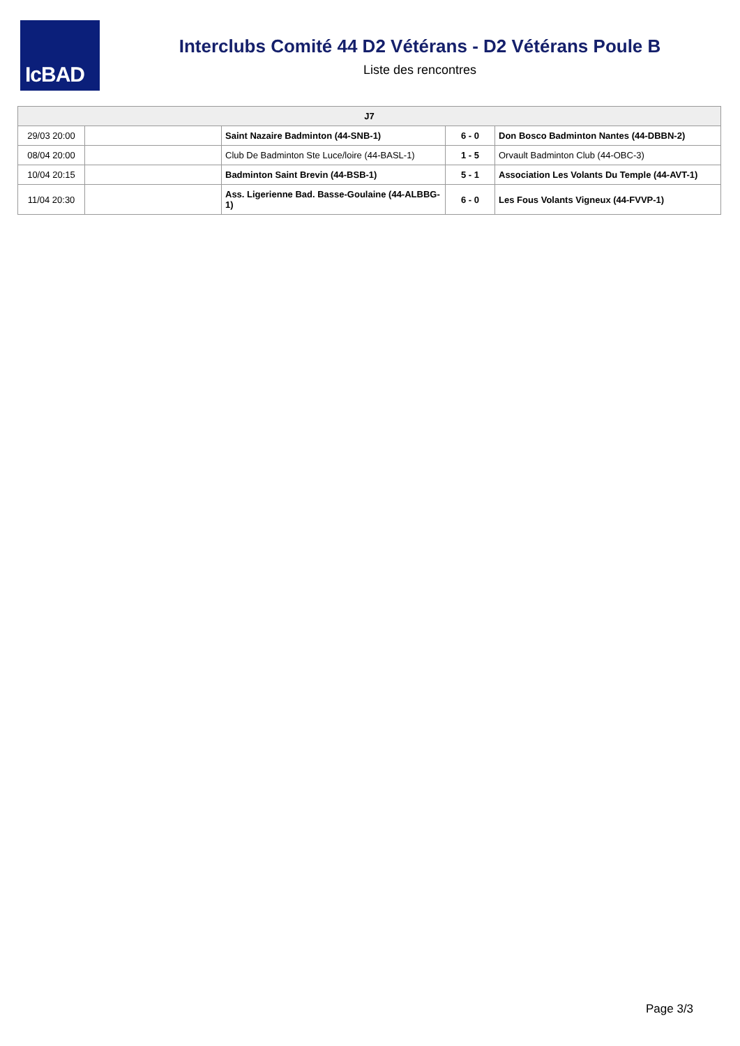IcBAD
Interclubs Comité 44 D2 Vétérans - D2 Vétérans Poule B
Liste des rencontres
| J7 | | | | |
| --- | --- | --- | --- | --- |
| 29/03 20:00 | | Saint Nazaire Badminton (44-SNB-1) | 6 - 0 | Don Bosco Badminton Nantes (44-DBBN-2) |
| 08/04 20:00 | | Club De Badminton Ste Luce/loire (44-BASL-1) | 1 - 5 | Orvault Badminton Club (44-OBC-3) |
| 10/04 20:15 | | Badminton Saint Brevin (44-BSB-1) | 5 - 1 | Association Les Volants Du Temple (44-AVT-1) |
| 11/04 20:30 | | Ass. Ligerienne Bad. Basse-Goulaine (44-ALBBG-1) | 6 - 0 | Les Fous Volants Vigneux (44-FVVP-1) |
Page 3/3